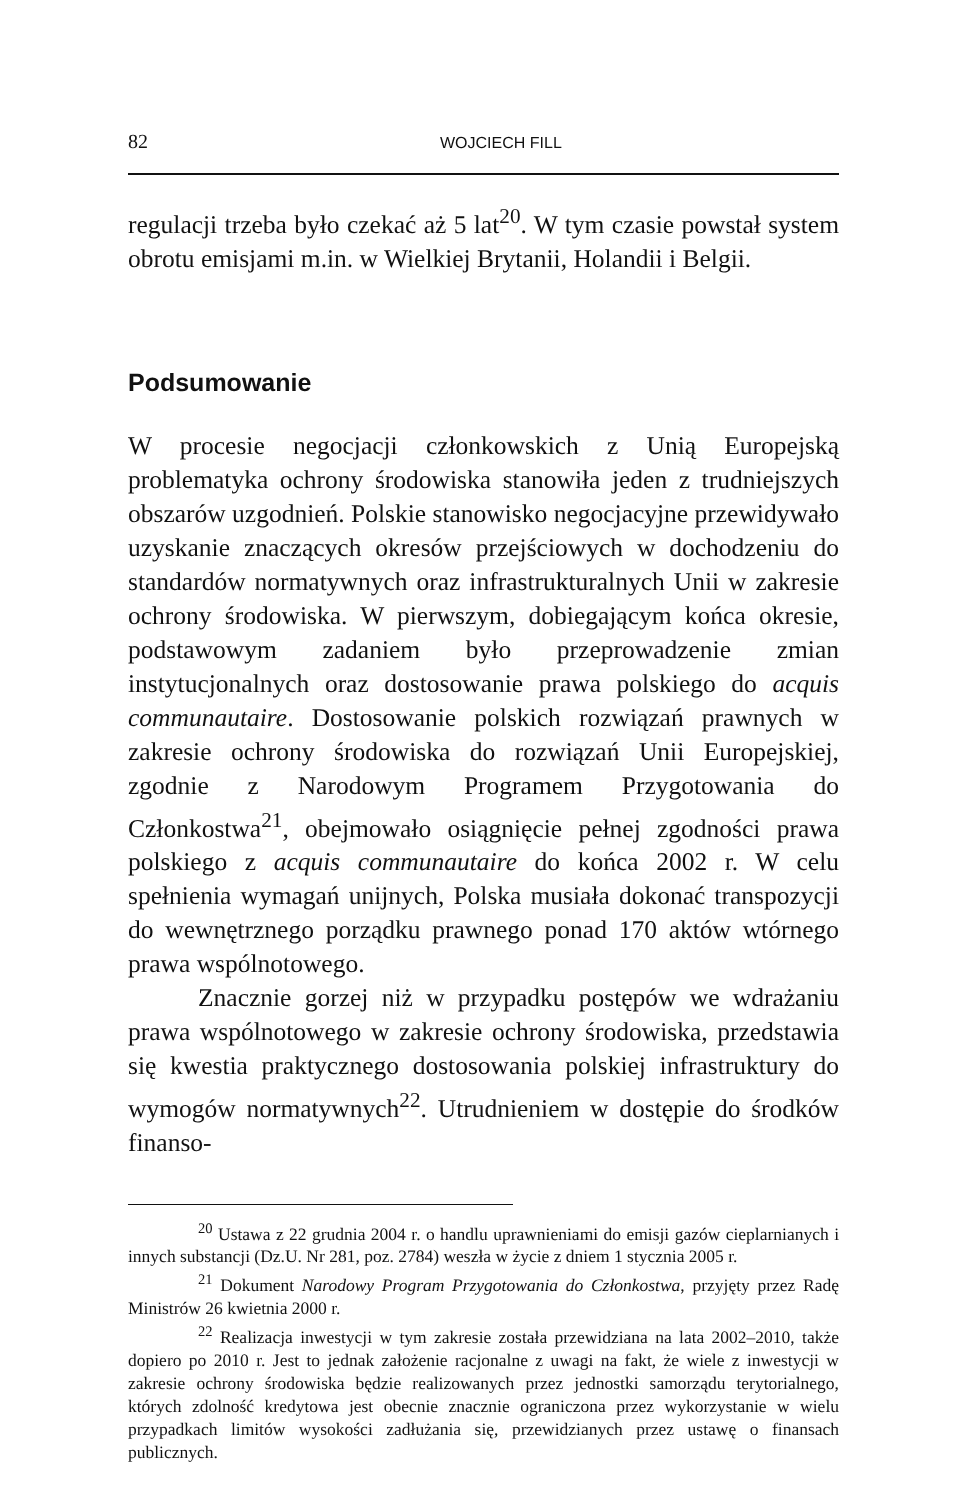82 WOJCIECH FILL
regulacji trzeba było czekać aż 5 lat<sup>20</sup>. W tym czasie powstał system obrotu emisjami m.in. w Wielkiej Brytanii, Holandii i Belgii.
Podsumowanie
W procesie negocjacji członkowskich z Unią Europejską problematyka ochrony środowiska stanowiła jeden z trudniejszych obszarów uzgodnień. Polskie stanowisko negocjacyjne przewidywało uzyskanie znaczących okresów przejściowych w dochodzeniu do standardów normatywnych oraz infrastrukturalnych Unii w zakresie ochrony środowiska. W pierwszym, dobiegającym końca okresie, podstawowym zadaniem było przeprowadzenie zmian instytucjonalnych oraz dostosowanie prawa polskiego do acquis communautaire. Dostosowanie polskich rozwiązań prawnych w zakresie ochrony środowiska do rozwiązań Unii Europejskiej, zgodnie z Narodowym Programem Przygotowania do Członkostwa<sup>21</sup>, obejmowało osiągnięcie pełnej zgodności prawa polskiego z acquis communautaire do końca 2002 r. W celu spełnienia wymagań unijnych, Polska musiała dokonać transpozycji do wewnętrznego porządku prawnego ponad 170 aktów wtórnego prawa wspólnotowego.
Znacznie gorzej niż w przypadku postępów we wdrażaniu prawa wspólnotowego w zakresie ochrony środowiska, przedstawia się kwestia praktycznego dostosowania polskiej infrastruktury do wymogów normatywnych<sup>22</sup>. Utrudnieniem w dostępie do środków finanso-
<sup>20</sup> Ustawa z 22 grudnia 2004 r. o handlu uprawnieniami do emisji gazów cieplarnianych i innych substancji (Dz.U. Nr 281, poz. 2784) weszła w życie z dniem 1 stycznia 2005 r.
<sup>21</sup> Dokument Narodowy Program Przygotowania do Członkostwa, przyjęty przez Radę Ministrów 26 kwietnia 2000 r.
<sup>22</sup> Realizacja inwestycji w tym zakresie została przewidziana na lata 2002–2010, także dopiero po 2010 r. Jest to jednak założenie racjonalne z uwagi na fakt, że wiele z inwestycji w zakresie ochrony środowiska będzie realizowanych przez jednostki samorządu terytorialnego, których zdolność kredytowa jest obecnie znacznie ograniczona przez wykorzystanie w wielu przypadkach limitów wysokości zadłużania się, przewidzianych przez ustawę o finansach publicznych.